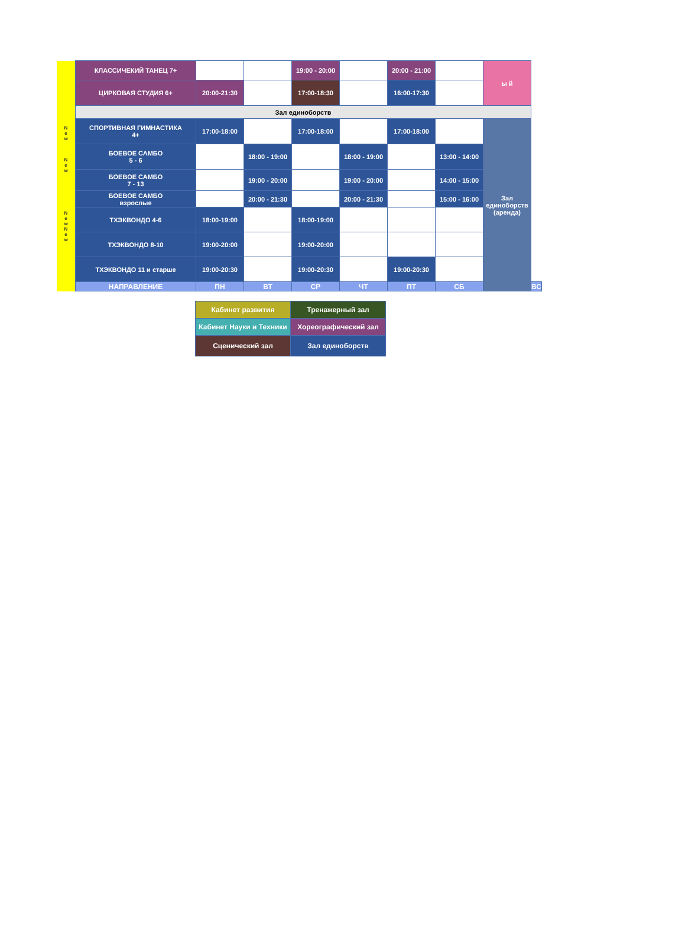| N e w N e w N e w N e w | КЛАССИЧЕКИЙ ТАНЕЦ 7+ | | | 19:00 - 20:00 | | 20:00 - 21:00 | | ы й | |
| | ЦИРКОВАЯ СТУДИЯ 6+ | 20:00-21:30 | | 17:00-18:30 | | 16:00-17:30 | | | |
| | Зал единоборств | | | | | | | | |
| | СПОРТИВНАЯ ГИМНАСТИКА 4+ | 17:00-18:00 | | 17:00-18:00 | | 17:00-18:00 | | Зал единоборств (аренда) | |
| | БОЕВОЕ САМБО 5 - 6 | | 18:00 - 19:00 | | 18:00 - 19:00 | | 13:00 - 14:00 | | |
| | БОЕВОЕ САМБО 7 - 13 | | 19:00 - 20:00 | | 19:00 - 20:00 | | 14:00 - 15:00 | | |
| | БОЕВОЕ САМБО взрослые | | 20:00 - 21:30 | | 20:00 - 21:30 | | 15:00 - 16:00 | | |
| | ТХЭКВОНДО 4-6 | 18:00-19:00 | | 18:00-19:00 | | | | | |
| | ТХЭКВОНДО 8-10 | 19:00-20:00 | | 19:00-20:00 | | | | | |
| | ТХЭКВОНДО 11 и старше | 19:00-20:30 | | 19:00-20:30 | | 19:00-20:30 | | | |
| | НАПРАВЛЕНИЕ | ПН | ВТ | СР | ЧТ | ПТ | СБ | | ВС |
| Кабинет развития | Тренажерный зал |
| Кабинет Науки и Техники | Хореографический зал |
| Сценический зал | Зал единоборств |